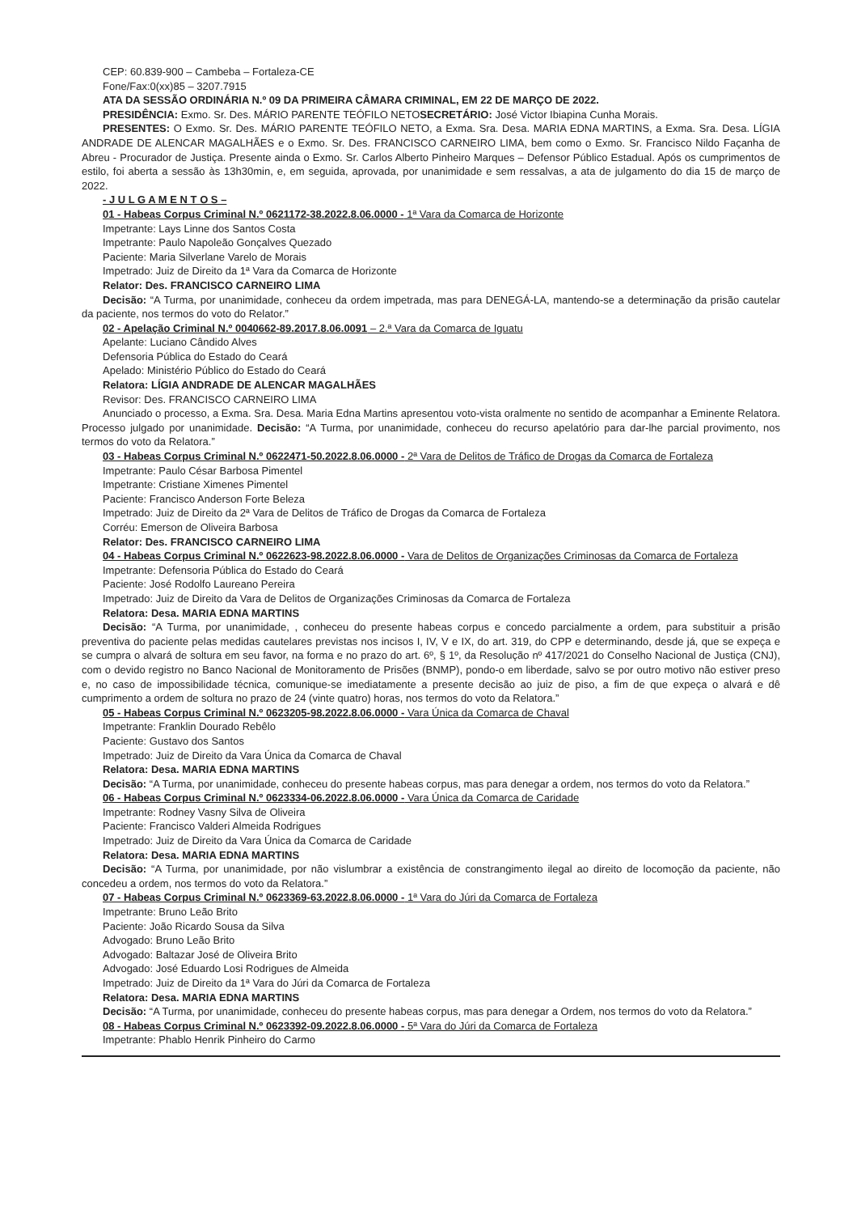CEP: 60.839-900 – Cambeba – Fortaleza-CE
Fone/Fax:0(xx)85 – 3207.7915
ATA DA SESSÃO ORDINÁRIA N.º 09 DA PRIMEIRA CÂMARA CRIMINAL, EM 22 DE MARÇO DE 2022.
PRESIDÊNCIA: Exmo. Sr. Des. MÁRIO PARENTE TEÓFILO NETOSECRETÁRIO: José Victor Ibiapina Cunha Morais.
PRESENTES: O Exmo. Sr. Des. MÁRIO PARENTE TEÓFILO NETO, a Exma. Sra. Desa. MARIA EDNA MARTINS, a Exma. Sra. Desa. LÍGIA ANDRADE DE ALENCAR MAGALHÃES e o Exmo. Sr. Des. FRANCISCO CARNEIRO LIMA, bem como o Exmo. Sr. Francisco Nildo Façanha de Abreu - Procurador de Justiça. Presente ainda o Exmo. Sr. Carlos Alberto Pinheiro Marques – Defensor Público Estadual. Após os cumprimentos de estilo, foi aberta a sessão às 13h30min, e, em seguida, aprovada, por unanimidade e sem ressalvas, a ata de julgamento do dia 15 de março de 2022.
- J U L G A M E N T O S –
01 - Habeas Corpus Criminal N.º 0621172-38.2022.8.06.0000 - 1ª Vara da Comarca de Horizonte
Impetrante: Lays Linne dos Santos Costa
Impetrante: Paulo Napoleão Gonçalves Quezado
Paciente: Maria Silverlane Varelo de Morais
Impetrado: Juiz de Direito da 1ª Vara da Comarca de Horizonte
Relator: Des. FRANCISCO CARNEIRO LIMA
Decisão: “A Turma, por unanimidade, conheceu da ordem impetrada, mas para DENEGÁ-LA, mantendo-se a determinação da prisão cautelar da paciente, nos termos do voto do Relator.”
02 - Apelação Criminal N.º 0040662-89.2017.8.06.0091 – 2.ª Vara da Comarca de Iguatu
Apelante: Luciano Cândido Alves
Defensoria Pública do Estado do Ceará
Apelado: Ministério Público do Estado do Ceará
Relatora: LÍGIA ANDRADE DE ALENCAR MAGALHÃES
Revisor: Des. FRANCISCO CARNEIRO LIMA
Anunciado o processo, a Exma. Sra. Desa. Maria Edna Martins apresentou voto-vista oralmente no sentido de acompanhar a Eminente Relatora. Processo julgado por unanimidade. Decisão: “A Turma, por unanimidade, conheceu do recurso apelatório para dar-lhe parcial provimento, nos termos do voto da Relatora.”
03 - Habeas Corpus Criminal N.º 0622471-50.2022.8.06.0000 - 2ª Vara de Delitos de Tráfico de Drogas da Comarca de Fortaleza
Impetrante: Paulo César Barbosa Pimentel
Impetrante: Cristiane Ximenes Pimentel
Paciente: Francisco Anderson Forte Beleza
Impetrado: Juiz de Direito da 2ª Vara de Delitos de Tráfico de Drogas da Comarca de Fortaleza
Corréu: Emerson de Oliveira Barbosa
Relator: Des. FRANCISCO CARNEIRO LIMA
04 - Habeas Corpus Criminal N.º 0622623-98.2022.8.06.0000 - Vara de Delitos de Organizações Criminosas da Comarca de Fortaleza
Impetrante: Defensoria Pública do Estado do Ceará
Paciente: José Rodolfo Laureano Pereira
Impetrado: Juiz de Direito da Vara de Delitos de Organizações Criminosas da Comarca de Fortaleza
Relatora: Desa. MARIA EDNA MARTINS
Decisão: “A Turma, por unanimidade, , conheceu do presente habeas corpus e concedo parcialmente a ordem, para substituir a prisão preventiva do paciente pelas medidas cautelares previstas nos incisos I, IV, V e IX, do art. 319, do CPP e determinando, desde já, que se expeça e se cumpra o alvará de soltura em seu favor, na forma e no prazo do art. 6º, § 1º, da Resolução nº 417/2021 do Conselho Nacional de Justiça (CNJ), com o devido registro no Banco Nacional de Monitoramento de Prisões (BNMP), pondo-o em liberdade, salvo se por outro motivo não estiver preso e, no caso de impossibilidade técnica, comunique-se imediatamente a presente decisão ao juiz de piso, a fim de que expeça o alvará e dê cumprimento a ordem de soltura no prazo de 24 (vinte quatro) horas, nos termos do voto da Relatora.”
05 - Habeas Corpus Criminal N.º 0623205-98.2022.8.06.0000 - Vara Única da Comarca de Chaval
Impetrante: Franklin Dourado Rebêlo
Paciente: Gustavo dos Santos
Impetrado: Juiz de Direito da Vara Única da Comarca de Chaval
Relatora: Desa. MARIA EDNA MARTINS
Decisão: “A Turma, por unanimidade, conheceu do presente habeas corpus, mas para denegar a ordem, nos termos do voto da Relatora.”
06 - Habeas Corpus Criminal N.º 0623334-06.2022.8.06.0000 - Vara Única da Comarca de Caridade
Impetrante: Rodney Vasny Silva de Oliveira
Paciente: Francisco Valderi Almeida Rodrigues
Impetrado: Juiz de Direito da Vara Única da Comarca de Caridade
Relatora: Desa. MARIA EDNA MARTINS
Decisão: “A Turma, por unanimidade, por não vislumbrar a existência de constrangimento ilegal ao direito de locomoção da paciente, não concedeu a ordem, nos termos do voto da Relatora.”
07 - Habeas Corpus Criminal N.º 0623369-63.2022.8.06.0000 - 1ª Vara do Júri da Comarca de Fortaleza
Impetrante: Bruno Leão Brito
Paciente: João Ricardo Sousa da Silva
Advogado: Bruno Leão Brito
Advogado: Baltazar José de Oliveira Brito
Advogado: José Eduardo Losi Rodrigues de Almeida
Impetrado: Juiz de Direito da 1ª Vara do Júri da Comarca de Fortaleza
Relatora: Desa. MARIA EDNA MARTINS
Decisão: “A Turma, por unanimidade, conheceu do presente habeas corpus, mas para denegar a Ordem, nos termos do voto da Relatora.”
08 - Habeas Corpus Criminal N.º 0623392-09.2022.8.06.0000 - 5ª Vara do Júri da Comarca de Fortaleza
Impetrante: Phablo Henrik Pinheiro do Carmo